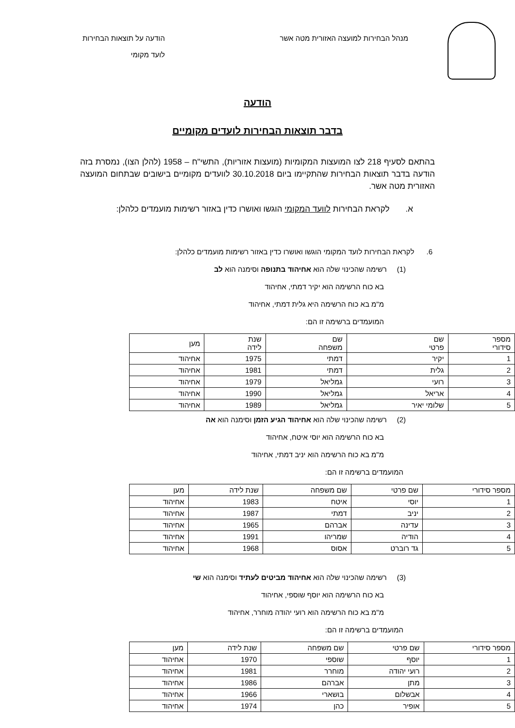מנהל הבחירות למועצה האזורית מטה אשר
הודעה על תוצאות הבחירות
לועד מקומי
הודעה
בדבר תוצאות הבחירות לועדים מקומיים
בהתאם לסעיף 218 לצו המועצות המקומיות (מועצות אזוריות), התשי"ח – 1958 (להלן הצו), נמסרת בזה הודעה בדבר תוצאות הבחירות שהתקיימו ביום 30.10.2018 לוועדים מקומיים בישובים שבתחום המועצה האזורית מטה אשר.
א. לקראת הבחירות לוועד המקומי הוגשו ואושרו כדין באזור רשימות מועמדים כלהלן:
6. לקראת הבחירות לועד המקומי הוגשו ואושרו כדין באזור רשימות מועמדים כלהלן:
(1) רשימה שהכינוי שלה הוא אחיהוד בתנופה וסימנה הוא לב
בא כוח הרשימה הוא יקיר דמתי, אחיהוד
מ"מ בא כוח הרשימה היא גלית דמתי, אחיהוד
המועמדים ברשימה זו הם:
| מספר סידורי | שם פרטי | שם משפחה | שנת לידה | מען |
| --- | --- | --- | --- | --- |
| 1 | יקיר | דמתי | 1975 | אחיהוד |
| 2 | גלית | דמתי | 1981 | אחיהוד |
| 3 | רועי | גמליאל | 1979 | אחיהוד |
| 4 | אריאל | גמליאל | 1990 | אחיהוד |
| 5 | שלומי יאיר | גמליאל | 1989 | אחיהוד |
(2) רשימה שהכינוי שלה הוא אחיהוד הגיע הזמן וסימנה הוא אה
בא כוח הרשימה הוא יוסי איטח, אחיהוד
מ"מ בא כוח הרשימה הוא יניב דמתי, אחיהוד
המועמדים ברשימה זו הם:
| מספר סידורי | שם פרטי | שם משפחה | שנת לידה | מען |
| --- | --- | --- | --- | --- |
| 1 | יוסי | איטח | 1983 | אחיהוד |
| 2 | יניב | דמתי | 1987 | אחיהוד |
| 3 | עדינה | אברהם | 1965 | אחיהוד |
| 4 | הודיה | שמריהו | 1991 | אחיהוד |
| 5 | גד רוברט | אסוס | 1968 | אחיהוד |
(3) רשימה שהכינוי שלה הוא אחיהוד מביטים לעתיד וסימנה הוא שי
בא כוח הרשימה הוא יוסף שוספי, אחיהוד
מ"מ בא כוח הרשימה הוא רועי יהודה מוחרר, אחיהוד
המועמדים ברשימה זו הם:
| מספר סידורי | שם פרטי | שם משפחה | שנת לידה | מען |
| --- | --- | --- | --- | --- |
| 1 | יוסף | שוספי | 1970 | אחיהוד |
| 2 | רועי יהודה | מוחרר | 1981 | אחיהוד |
| 3 | מתן | אברהם | 1986 | אחיהוד |
| 4 | אבשלום | בושארי | 1966 | אחיהוד |
| 5 | אופיר | כהן | 1974 | אחיהוד |